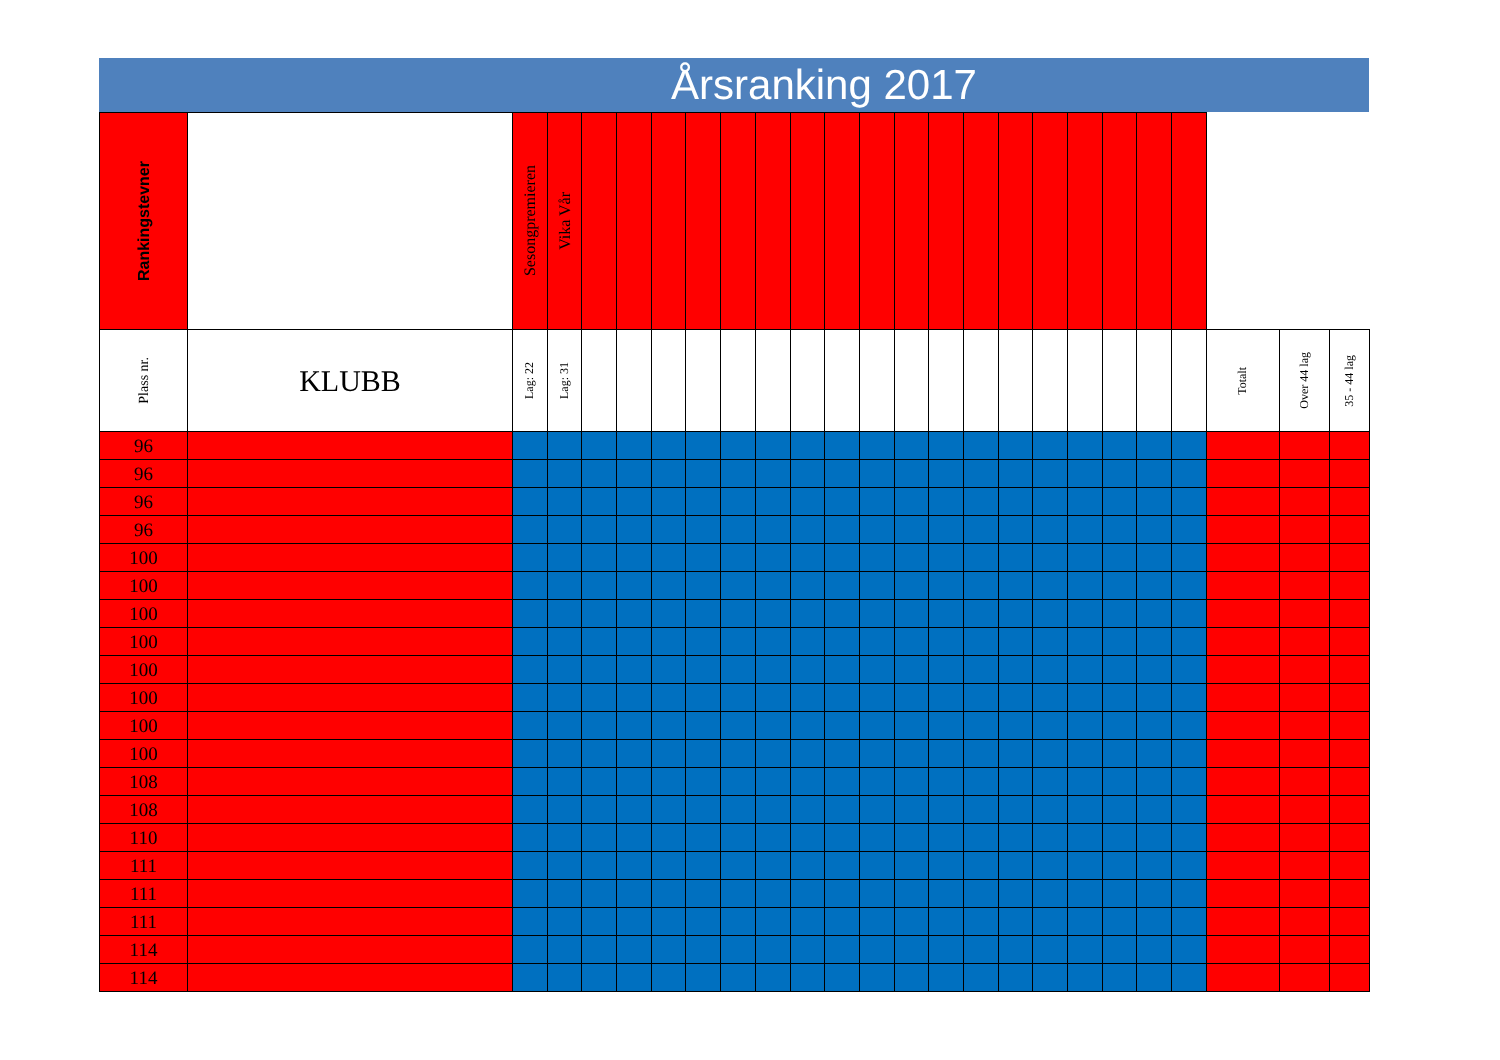Årsranking 2017
| Rankingstevner | | Sesongpremieren | Vika Vår | | | | | | | | | | | | | | | | | | | | | |
| --- | --- | --- | --- | --- | --- | --- | --- | --- | --- | --- | --- | --- | --- | --- | --- | --- | --- | --- | --- | --- | --- | --- | --- | --- |
| Plass nr. | KLUBB | Lag: 22 | Lag: 31 | | | | | | | | | | | | | | | | | | | Totalt | Over 44 lag | 35 - 44 lag |
| 96 | | | | | | | | | | | | | | | | | | | | | | | | |
| 96 | | | | | | | | | | | | | | | | | | | | | | | | |
| 96 | | | | | | | | | | | | | | | | | | | | | | | | |
| 96 | | | | | | | | | | | | | | | | | | | | | | | | |
| 100 | | | | | | | | | | | | | | | | | | | | | | | | |
| 100 | | | | | | | | | | | | | | | | | | | | | | | | |
| 100 | | | | | | | | | | | | | | | | | | | | | | | | |
| 100 | | | | | | | | | | | | | | | | | | | | | | | | |
| 100 | | | | | | | | | | | | | | | | | | | | | | | | |
| 100 | | | | | | | | | | | | | | | | | | | | | | | | |
| 100 | | | | | | | | | | | | | | | | | | | | | | | | |
| 100 | | | | | | | | | | | | | | | | | | | | | | | | |
| 108 | | | | | | | | | | | | | | | | | | | | | | | | |
| 108 | | | | | | | | | | | | | | | | | | | | | | | | |
| 110 | | | | | | | | | | | | | | | | | | | | | | | | |
| 111 | | | | | | | | | | | | | | | | | | | | | | | | |
| 111 | | | | | | | | | | | | | | | | | | | | | | | | |
| 111 | | | | | | | | | | | | | | | | | | | | | | | | |
| 114 | | | | | | | | | | | | | | | | | | | | | | | | |
| 114 | | | | | | | | | | | | | | | | | | | | | | | | |